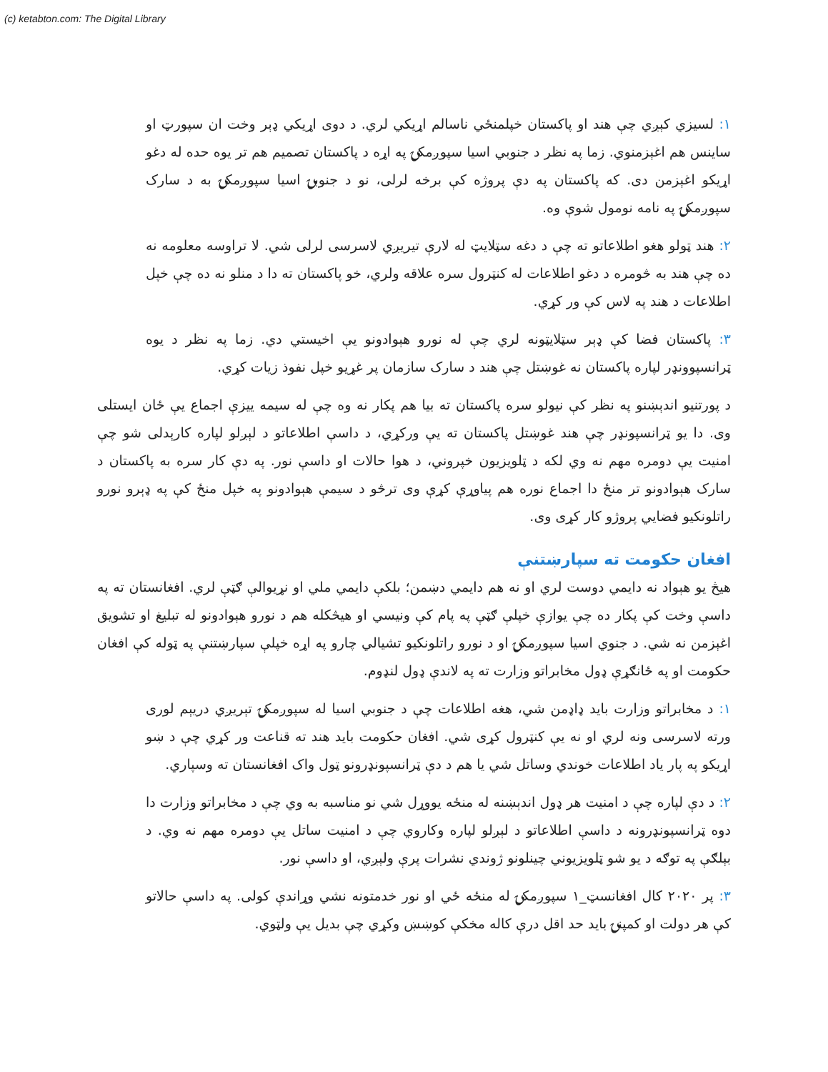(c) ketabton.com: The Digital Library
۱: لسيزي کېږي چې هند او پاکستان خپلمنځي ناسالم اړيکي لري. د دوی اړيکي ډېر وخت ان سپورټ او ساينس هم اغېزمنوي. زما په نظر د جنوبي اسيا سپوږمکۍ په اړه د پاکستان تصميم هم تر يوه حده له دغو اړيکو اغېزمن دی. که پاکستان په دې پروژه کې برخه لرلی، نو د جنوبۍ اسيا سپوږمکۍ به د سارک سپوږمکۍ په نامه نومول شوې وه.
۲: هند ټولو هغو اطلاعاتو ته چې د دغه سټلايټ له لارې تيريږي لاسرسی لرلی شي. لا تراوسه معلومه نه ده چې هند به څومره د دغو اطلاعات له کنټرول سره علاقه ولري، خو پاکستان ته دا د منلو نه ده چې خپل اطلاعات د هند په لاس کې ور کړي.
۳: پاکستان فضا کې ډېر سټلايټونه لري چې له نورو هېوادونو يې اخيستي دي. زما په نظر د يوه ټرانسپوونډر لپاره پاکستان نه غوښتل چې هند د سارک سازمان پر غړيو خپل نفوذ زيات کړي.
د پورتنيو اندېښنو په نظر کې نيولو سره پاکستان ته بيا هم پکار نه وه چې له سيمه ييزې اجماع يې ځان ايستلی وی. دا يو ټرانسپونډر چې هند غوښتل پاکستان ته يې ورکړي، د داسې اطلاعاتو د لېږلو لپاره کارېدلی شو چې امنيت يې دومره مهم نه وي لکه د ټلويزيون خپروني، د هوا حالات او داسې نور. په دې کار سره به پاکستان د سارک هېوادونو تر منځ دا اجماع نوره هم پياوړې کړې وی ترڅو د سيمې هېوادونو په خپل منځ کې په ډېرو نورو راتلونکيو فضايي پروژو کار کړی وی.
افغان حکومت ته سپارښتنې
هيڅ يو هېواد نه دايمي دوست لري او نه هم دايمي دښمن؛ بلکې دايمي ملي او نړيوالې ګټې لري. افغانستان ته په داسې وخت کې پکار ده چې يوازې خپلې ګټې په پام کې ونيسي او هيڅکله هم د نورو هېوادونو له تبليغ او تشويق اغېزمن نه شي. د جنوي اسيا سپوږمکۍ او د نورو راتلونکيو تشيالي چارو په اړه خپلې سپارښتنې په ټوله کې افغان حکومت او په ځانګړې ډول مخابراتو وزارت ته په لاندې ډول لنډوم.
۱: د مخابراتو وزارت بايد ډاډمن شي، هغه اطلاعات چې د جنوبي اسيا له سپوږمکۍ تېريږي دريېم لوری ورته لاسرسی ونه لري او نه يې کنټرول کړی شي. افغان حکومت بايد هند ته قناعت ور کړي چې د ښو اړيکو په پار ياد اطلاعات خوندي وساتل شي يا هم د دې ټرانسپونډرونو ټول واک افغانستان ته وسپاري.
۲: د دې لپاره چې د امنيت هر ډول اندېښنه له منځه يووړل شي نو مناسبه به وي چې د مخابراتو وزارت دا دوه ټرانسپونډرونه د داسې اطلاعاتو د لېږلو لپاره وکاروي چې د امنيت ساتل يې دومره مهم نه وي. د بېلګې په توګه د يو شو ټلويزيوني چينلونو ژوندي نشرات پرې ولېږي، او داسې نور.
۳: پر ۲۰۲۰ کال افغانسټ_۱ سپوږمکۍ له منځه ځي او نور خدمتونه نشي وړاندې کولی. په داسې حالاتو کې هر دولت او کمپنۍ بايد حد اقل درې کاله مخکې کوښښ وکړي چې بديل يې ولټوي.